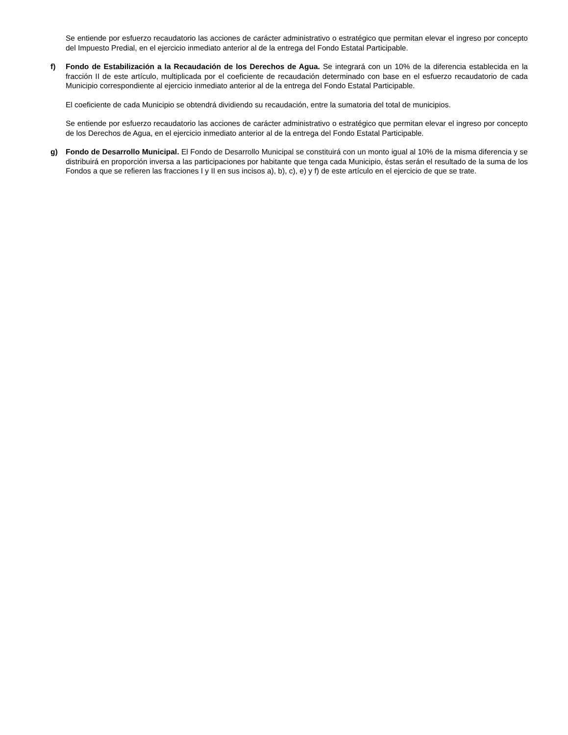Se entiende por esfuerzo recaudatorio las acciones de carácter administrativo o estratégico que permitan elevar el ingreso por concepto del Impuesto Predial, en el ejercicio inmediato anterior al de la entrega del Fondo Estatal Participable.
f) Fondo de Estabilización a la Recaudación de los Derechos de Agua. Se integrará con un 10% de la diferencia establecida en la fracción II de este artículo, multiplicada por el coeficiente de recaudación determinado con base en el esfuerzo recaudatorio de cada Municipio correspondiente al ejercicio inmediato anterior al de la entrega del Fondo Estatal Participable.
El coeficiente de cada Municipio se obtendrá dividiendo su recaudación, entre la sumatoria del total de municipios.
Se entiende por esfuerzo recaudatorio las acciones de carácter administrativo o estratégico que permitan elevar el ingreso por concepto de los Derechos de Agua, en el ejercicio inmediato anterior al de la entrega del Fondo Estatal Participable.
g) Fondo de Desarrollo Municipal. El Fondo de Desarrollo Municipal se constituirá con un monto igual al 10% de la misma diferencia y se distribuirá en proporción inversa a las participaciones por habitante que tenga cada Municipio, éstas serán el resultado de la suma de los Fondos a que se refieren las fracciones I y II en sus incisos a), b), c), e) y f) de este artículo en el ejercicio de que se trate.